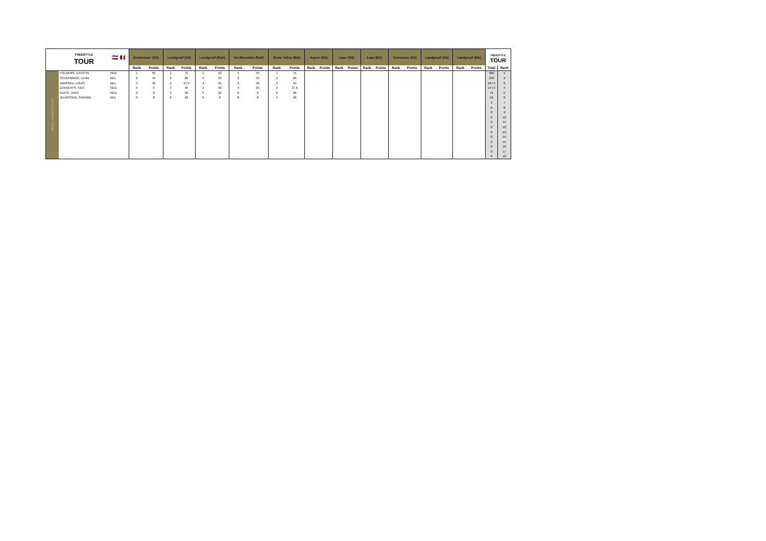| | FREESTYLE TOUR | 🇳🇱 🇧🇪 | Zoetermeer (SS) | | Landgraaf (SS) | | Landgraaf (Rail) | | Ice Mountain (Rail) | | Snow Valley (BA) | | Aspen (SS) | | Laax (SS) | | Laax (BA) | | Terneuzen (SS) | | Landgraaf (SS) | | Landgraaf (BA) | | FREESTYLE TOUR | |
| | | | Rank | Points | Rank | Points | Rank | Points | Rank | Points | Rank | Points | Rank | Points | Rank | Points | Rank | Points | Rank | Points | Rank | Points | Rank | Points | Total | Rank |
| Heren Youth Freeski | FOLGERS, DJUSTIN | NED | 1 | 50 | 1 | 75 | 1 | 50 | 1 | 50 | 1 | 75 | | | | | | | | | | | | | 300 | 1 |
| | SCHEPMANS, LENN | BEL | 2 | 40 | 2 | 60 | 3 | 30 | 2 | 40 | 2 | 60 | | | | | | | | | | | | | 230 | 2 |
| | JANSSEN, LOUIS | BEL | 3 | 30 | 4 | 37,5 | 4 | 25 | 3 | 30 | 3 | 45 | | | | | | | | | | | | | 167,5 | 3 |
| | LENAERTS, TIES | NED | 0 | 0 | 3 | 45 | 2 | 40 | 4 | 25 | 4 | 37,5 | | | | | | | | | | | | | 147,5 | 4 |
| | HUITS, TROY | NED | 0 | 0 | 5 | 30 | 5 | 22 | 0 | 0 | 6 | 26 | | | | | | | | | | | | | 78 | 5 |
| | JEURISSEN, SVERRE | BEL | 0 | 0 | 6 | 26 | 0 | 0 | 0 | 0 | 5 | 30 | | | | | | | | | | | | | 56 | 6 |
| | | | | | | | | | | | | | | | | | | | | | | | | | 0 | 7 |
| | | | | | | | | | | | | | | | | | | | | | | | | | 0 | 8 |
| | | | | | | | | | | | | | | | | | | | | | | | | | 0 | 9 |
| | | | | | | | | | | | | | | | | | | | | | | | | | 0 | 10 |
| | | | | | | | | | | | | | | | | | | | | | | | | | 0 | 11 |
| | | | | | | | | | | | | | | | | | | | | | | | | | 0 | 12 |
| | | | | | | | | | | | | | | | | | | | | | | | | | 0 | 13 |
| | | | | | | | | | | | | | | | | | | | | | | | | | 0 | 14 |
| | | | | | | | | | | | | | | | | | | | | | | | | | 0 | 15 |
| | | | | | | | | | | | | | | | | | | | | | | | | | 0 | 16 |
| | | | | | | | | | | | | | | | | | | | | | | | | | 0 | 17 |
| | | | | | | | | | | | | | | | | | | | | | | | | | 0 | 18 |